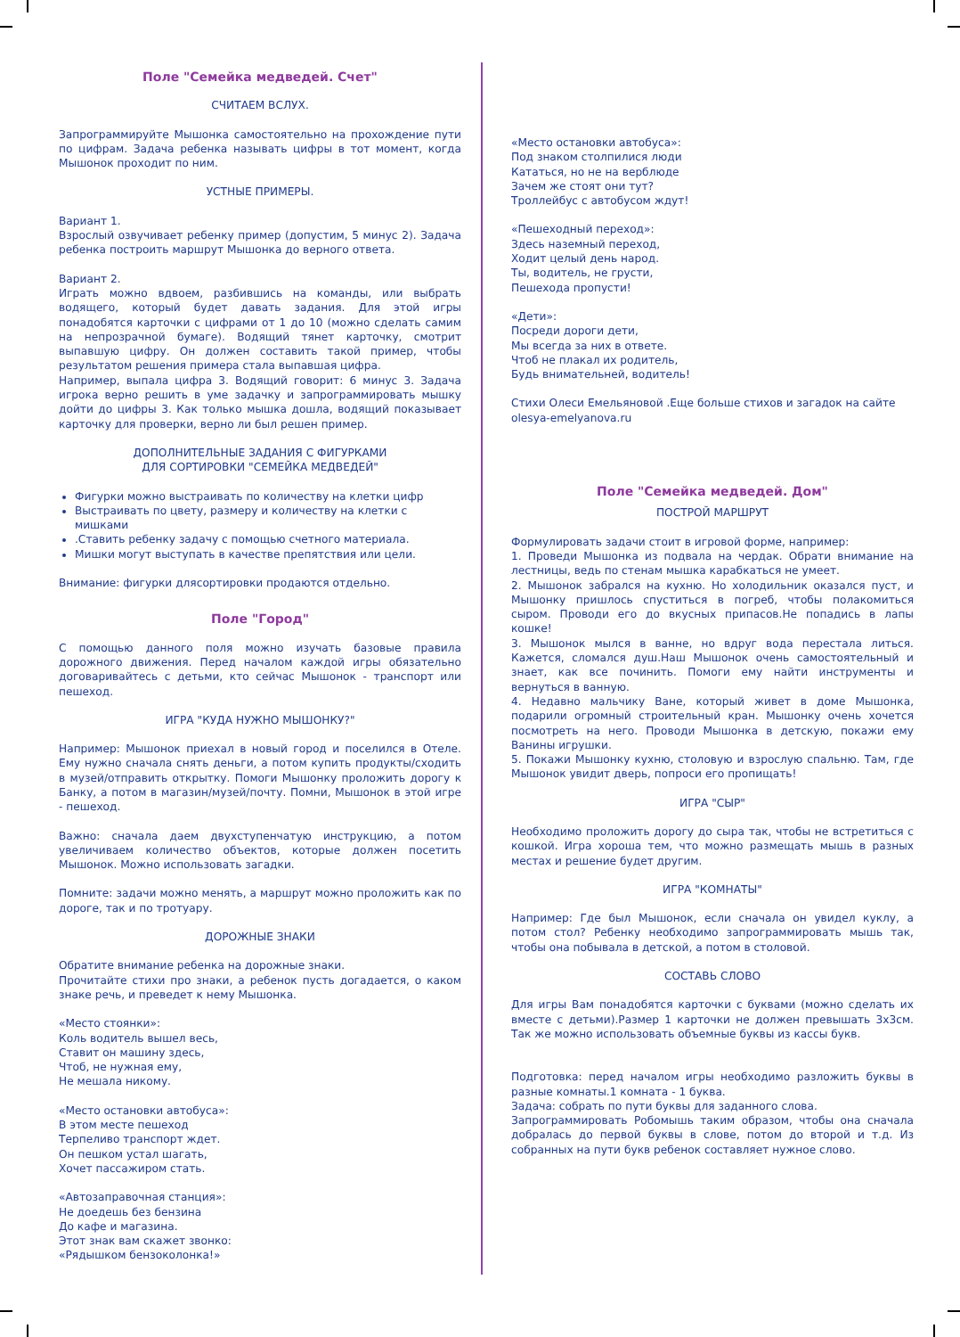Поле "Семейка медведей. Счет"
СЧИТАЕМ ВСЛУХ.
Запрограммируйте Мышонка самостоятельно на прохождение пути по цифрам. Задача ребенка называть цифры в тот момент, когда Мышонок проходит по ним.
УСТНЫЕ ПРИМЕРЫ.
Вариант 1.
Взрослый озвучивает ребенку пример (допустим, 5 минус 2). Задача ребенка построить маршрут Мышонка до верного ответа.
Вариант 2.
Играть можно вдвоем, разбившись на команды, или выбрать водящего, который будет давать задания. Для этой игры понадобятся карточки с цифрами от 1 до 10 (можно сделать самим на непрозрачной бумаге). Водящий тянет карточку, смотрит выпавшую цифру. Он должен составить такой пример, чтобы результатом решения примера стала выпавшая цифра.
Например, выпала цифра 3. Водящий говорит: 6 минус 3. Задача игрока верно решить в уме задачку и запрограммировать мышку дойти до цифры 3. Как только мышка дошла, водящий показывает карточку для проверки, верно ли был решен пример.
ДОПОЛНИТЕЛЬНЫЕ ЗАДАНИЯ С ФИГУРКАМИ
ДЛЯ СОРТИРОВКИ "СЕМЕЙКА МЕДВЕДЕЙ"
Фигурки можно выстраивать по количеству на клетки цифр
Выстраивать по цвету, размеру и количеству на клетки с мишками
.Ставить ребенку задачу с помощью счетного материала.
Мишки могут выступать в качестве препятствия или цели.
Внимание: фигурки длясортировки продаются отдельно.
Поле "Город"
С помощью данного поля можно изучать базовые правила дорожного движения. Перед началом каждой игры обязательно договаривайтесь с детьми, кто сейчас Мышонок - транспорт или пешеход.
ИГРА "КУДА НУЖНО МЫШОНКУ?"
Например: Мышонок приехал в новый город и поселился в Отеле. Ему нужно сначала снять деньги, а потом купить продукты/сходить в музей/отправить открытку. Помоги Мышонку проложить дорогу к Банку, а потом в магазин/музей/почту. Помни, Мышонок в этой игре - пешеход.
Важно: сначала даем двухступенчатую инструкцию, а потом увеличиваем количество объектов, которые должен посетить Мышонок. Можно использовать загадки.
Помните: задачи можно менять, а маршрут можно проложить как по дороге, так и по тротуару.
ДОРОЖНЫЕ ЗНАКИ
Обратите внимание ребенка на дорожные знаки.
Прочитайте стихи про знаки, а ребенок пусть догадается, о каком знаке речь, и преведет к нему Мышонка.
«Место стоянки»:
Коль водитель вышел весь,
Ставит он машину здесь,
Чтоб, не нужная ему,
Не мешала никому.
«Место остановки автобуса»:
В этом месте пешеход
Терпеливо транспорт ждет.
Он пешком устал шагать,
Хочет пассажиром стать.
«Автозаправочная станция»:
Не доедешь без бензина
До кафе и магазина.
Этот знак вам скажет звонко:
«Рядышком бензоколонка!»
«Место остановки автобуса»:
Под знаком столпилися люди
Кататься, но не на верблюде
Зачем же стоят они тут?
Троллейбус с автобусом ждут!
«Пешеходный переход»:
Здесь наземный переход,
Ходит целый день народ.
Ты, водитель, не грусти,
Пешехода пропусти!
«Дети»:
Посреди дороги дети,
Мы всегда за них в ответе.
Чтоб не плакал их родитель,
Будь внимательней, водитель!
Стихи Олеси Емельяновой .Еще больше стихов и загадок на сайте olesya-emelyanova.ru
Поле "Семейка медведей. Дом"
ПОСТРОЙ МАРШРУТ
Формулировать задачи стоит в игровой форме, например:
1. Проведи Мышонка из подвала на чердак. Обрати внимание на лестницы, ведь по стенам мышка карабкаться не умеет.
2. Мышонок забрался на кухню. Но холодильник оказался пуст, и Мышонку пришлось спуститься в погреб, чтобы полакомиться сыром. Проводи его до вкусных припасов.Не попадись в лапы кошке!
3. Мышонок мылся в ванне, но вдруг вода перестала литься. Кажется, сломался душ.Наш Мышонок очень самостоятельный и знает, как все починить. Помоги ему найти инструменты и вернуться в ванную.
4. Недавно мальчику Ване, который живет в доме Мышонка, подарили огромный строительный кран. Мышонку очень хочется посмотреть на него. Проводи Мышонка в детскую, покажи ему Ванины игрушки.
5. Покажи Мышонку кухню, столовую и взрослую спальню. Там, где Мышонок увидит дверь, попроси его пропищать!
ИГРА "СЫР"
Необходимо проложить дорогу до сыра так, чтобы не встретиться с кошкой. Игра хороша тем, что можно размещать мышь в разных местах и решение будет другим.
ИГРА "КОМНАТЫ"
Например: Где был Мышонок, если сначала он увидел куклу, а потом стол? Ребенку необходимо запрограммировать мышь так, чтобы она побывала в детской, а потом в столовой.
СОСТАВЬ СЛОВО
Для игры Вам понадобятся карточки с буквами (можно сделать их вместе с детьми).Размер 1 карточки не должен превышать 3х3см. Так же можно использовать объемные буквы из кассы букв.
Подготовка: перед началом игры необходимо разложить буквы в разные комнаты.1 комната - 1 буква.
Задача: собрать по пути буквы для заданного слова.
Запрограммировать Робомышь таким образом, чтобы она сначала добралась до первой буквы в слове, потом до второй и т.д. Из собранных на пути букв ребенок составляет нужное слово.